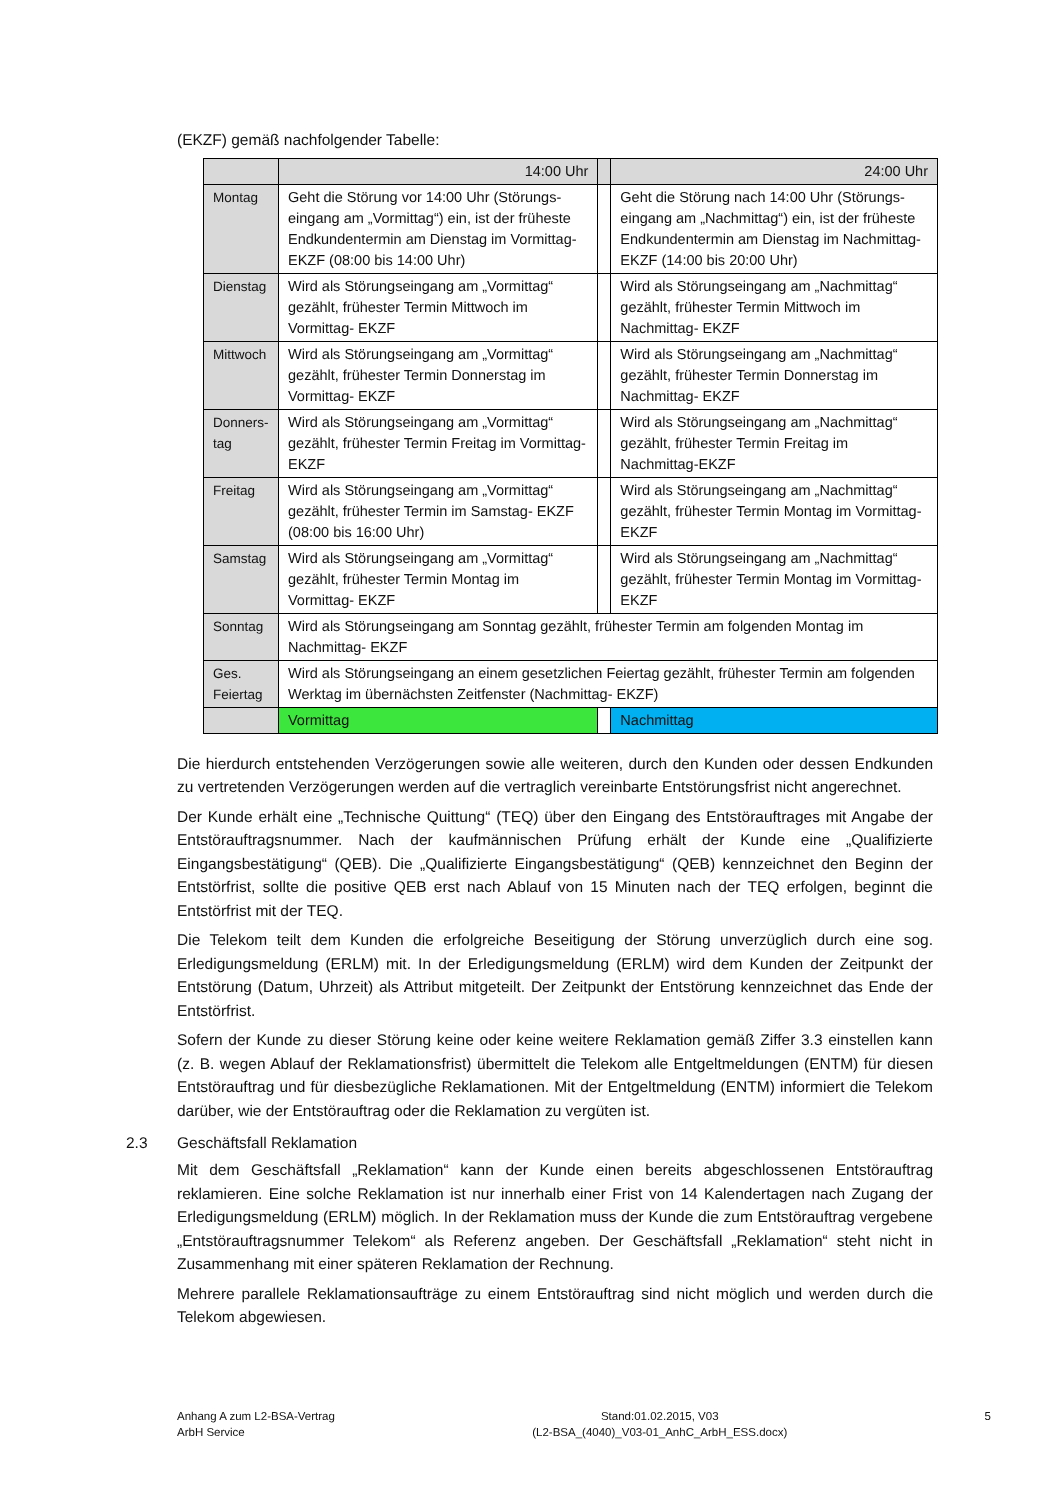(EKZF) gemäß nachfolgender Tabelle:
| | 14:00 Uhr | | 24:00 Uhr |
| Montag | Geht die Störung vor 14:00 Uhr (Störungs­eingang am „Vormittag“) ein, ist der früheste Endkundentermin am Dienstag im Vormit­tag-EKZF (08:00 bis 14:00 Uhr) | | Geht die Störung nach 14:00 Uhr (Störungs­eingang am „Nachmittag“) ein, ist der früheste Endkundentermin am Dienstag im Nachmittag-EKZF (14:00 bis 20:00 Uhr) |
| Dienstag | Wird als Störungseingang am „Vormittag“ gezählt, frühester Termin Mittwoch im Vormittag- EKZF | | Wird als Störungseingang am „Nachmittag“ gezählt, frühester Termin Mittwoch im Nachmittag- EKZF |
| Mittwoch | Wird als Störungseingang am „Vormittag“ gezählt, frühester Termin Donnerstag im Vormittag- EKZF | | Wird als Störungseingang am „Nachmittag“ gezählt, frühester Termin Donnerstag im Nachmittag- EKZF |
| Donners-tag | Wird als Störungseingang am „Vormittag“ gezählt, frühester Termin Freitag im Vormittag- EKZF | | Wird als Störungseingang am „Nachmittag“ gezählt, frühester Termin Freitag im Nachmittag-EKZF |
| Freitag | Wird als Störungseingang am „Vormittag“ gezählt, frühester Termin im Samstag- EKZF (08:00 bis 16:00 Uhr) | | Wird als Störungseingang am „Nachmittag“ gezählt, frühester Termin Montag im Vormittag-EKZF |
| Samstag | Wird als Störungseingang am „Vormittag“ gezählt, frühester Termin Montag im Vormittag- EKZF | | Wird als Störungseingang am „Nachmittag“ gezählt, frühester Termin Montag im Vormittag-EKZF |
| Sonntag | Wird als Störungseingang am Sonntag gezählt, frühester Termin am folgenden Montag im Nachmittag- EKZF | | |
| Ges. Feiertag | Wird als Störungseingang an einem gesetzlichen Feiertag gezählt, frühester Termin am folgenden Werktag im übernächsten Zeitfenster (Nachmittag- EKZF) | | |
| | Vormittag | | Nachmittag |
Die hierdurch entstehenden Verzögerungen sowie alle weiteren, durch den Kunden oder dessen Endkunden zu vertretenden Verzögerungen werden auf die vertraglich vereinbarte Entstörungsfrist nicht angerechnet.
Der Kunde erhält eine „Technische Quittung“ (TEQ) über den Eingang des Entstörauftrages mit Angabe der Entstörauftragsnummer. Nach der kaufmännischen Prüfung erhält der Kunde eine „Qualifizierte Eingangsbestätigung“ (QEB). Die „Qualifizierte Eingangsbestätigung“ (QEB) kennzeichnet den Beginn der Entstörfrist, sollte die positive QEB erst nach Ablauf von 15 Minuten nach der TEQ erfolgen, beginnt die Entstörfrist mit der TEQ.
Die Telekom teilt dem Kunden die erfolgreiche Beseitigung der Störung unverzüglich durch eine sog. Erledigungsmeldung (ERLM) mit. In der Erledigungsmeldung (ERLM) wird dem Kunden der Zeitpunkt der Entstörung (Datum, Uhrzeit) als Attribut mitgeteilt. Der Zeitpunkt der Entstörung kennzeichnet das Ende der Entstörfrist.
Sofern der Kunde zu dieser Störung keine oder keine weitere Reklamation gemäß Ziffer 3.3 einstellen kann (z. B. wegen Ablauf der Reklamationsfrist) übermittelt die Telekom alle Entgeltmeldungen (ENTM) für diesen Entstörauftrag und für diesbezügliche Reklamationen. Mit der Entgeltmeldung (ENTM) informiert die Telekom darüber, wie der Entstörauftrag oder die Reklamation zu vergüten ist.
2.3 Geschäftsfall Reklamation
Mit dem Geschäftsfall „Reklamation“ kann der Kunde einen bereits abgeschlossenen Entstörauftrag reklamieren. Eine solche Reklamation ist nur innerhalb einer Frist von 14 Kalendertagen nach Zugang der Erledigungsmeldung (ERLM) möglich. In der Reklamation muss der Kunde die zum Entstörauftrag vergebene „Entstörauftragsnummer Telekom“ als Referenz angeben. Der Geschäftsfall „Reklamation“ steht nicht in Zusammenhang mit einer späteren Reklamation der Rechnung.
Mehrere parallele Reklamationsaufträge zu einem Entstörauftrag sind nicht möglich und werden durch die Telekom abgewiesen.
Anhang A zum L2-BSA-Vertrag
ArbH Service
Stand:01.02.2015, V03
(L2-BSA_(4040)_V03-01_AnhC_ArbH_ESS.docx)
5